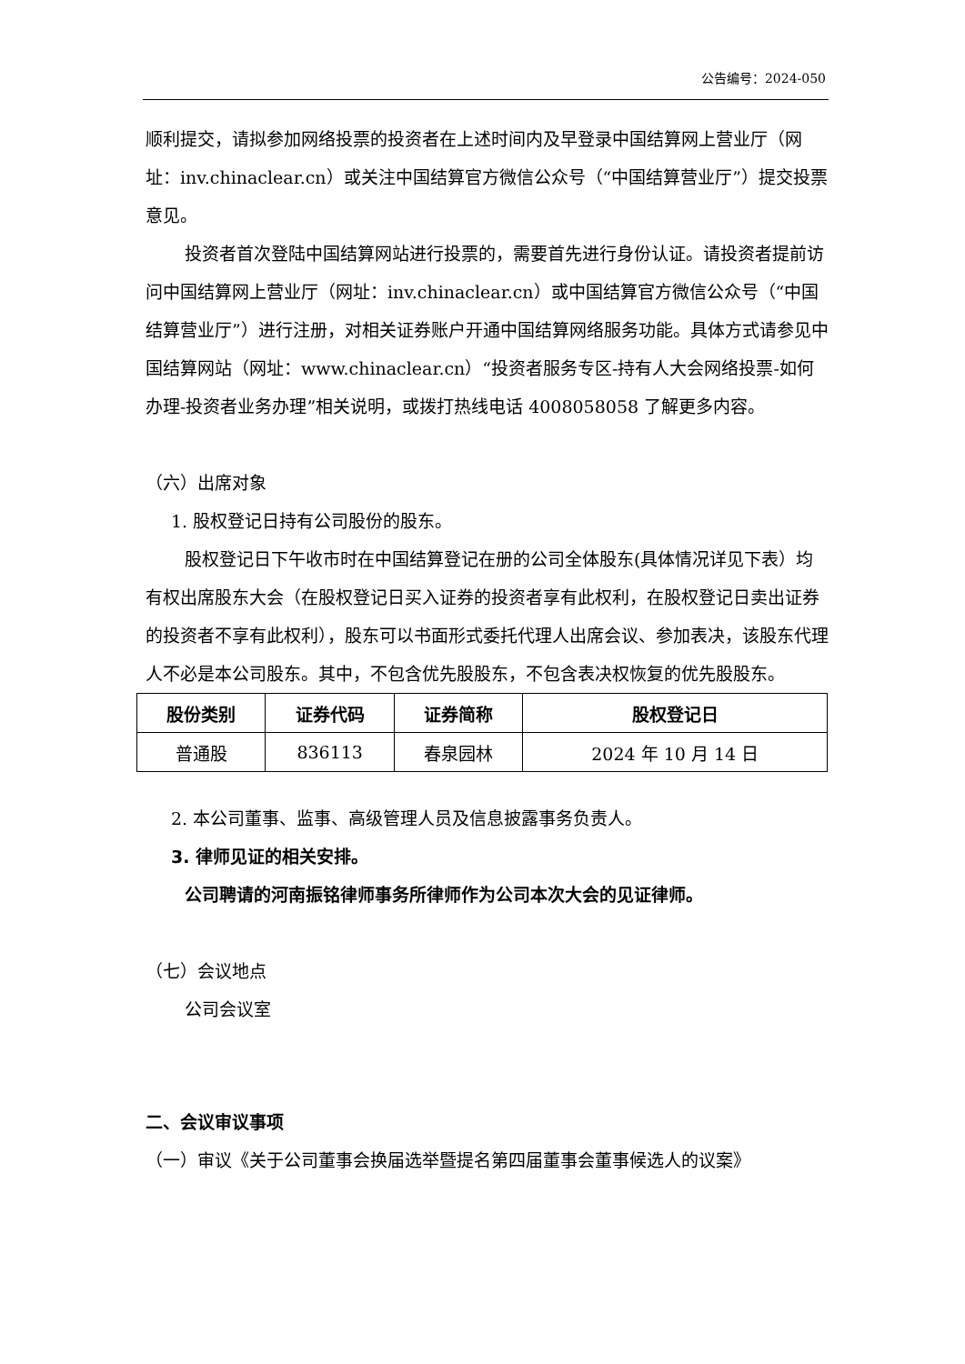公告编号：2024-050
顺利提交，请拟参加网络投票的投资者在上述时间内及早登录中国结算网上营业厅（网址：inv.chinaclear.cn）或关注中国结算官方微信公众号（“中国结算营业厅”）提交投票意见。
投资者首次登陆中国结算网站进行投票的，需要首先进行身份认证。请投资者提前访问中国结算网上营业厅（网址：inv.chinaclear.cn）或中国结算官方微信公众号（“中国结算营业厅”）进行注册，对相关证券账户开通中国结算网络服务功能。具体方式请参见中国结算网站（网址：www.chinaclear.cn）“投资者服务专区-持有人大会网络投票-如何办理-投资者业务办理”相关说明，或拨打热线电话 4008058058 了解更多内容。
（六）出席对象
1. 股权登记日持有公司股份的股东。
股权登记日下午收市时在中国结算登记在册的公司全体股东(具体情况详见下表）均有权出席股东大会（在股权登记日买入证券的投资者享有此权利，在股权登记日卖出证券的投资者不享有此权利），股东可以书面形式委托代理人出席会议、参加表决，该股东代理人不必是本公司股东。其中，不包含优先股股东，不包含表决权恢复的优先股股东。
| 股份类别 | 证券代码 | 证券简称 | 股权登记日 |
| --- | --- | --- | --- |
| 普通股 | 836113 | 春泉园林 | 2024 年 10 月 14 日 |
2. 本公司董事、监事、高级管理人员及信息披露事务负责人。
3. 律师见证的相关安排。
公司聘请的河南振铭律师事务所律师作为公司本次大会的见证律师。
（七）会议地点
公司会议室
二、会议审议事项
（一）审议《关于公司董事会换届选举暨提名第四届董事会董事候选人的议案》